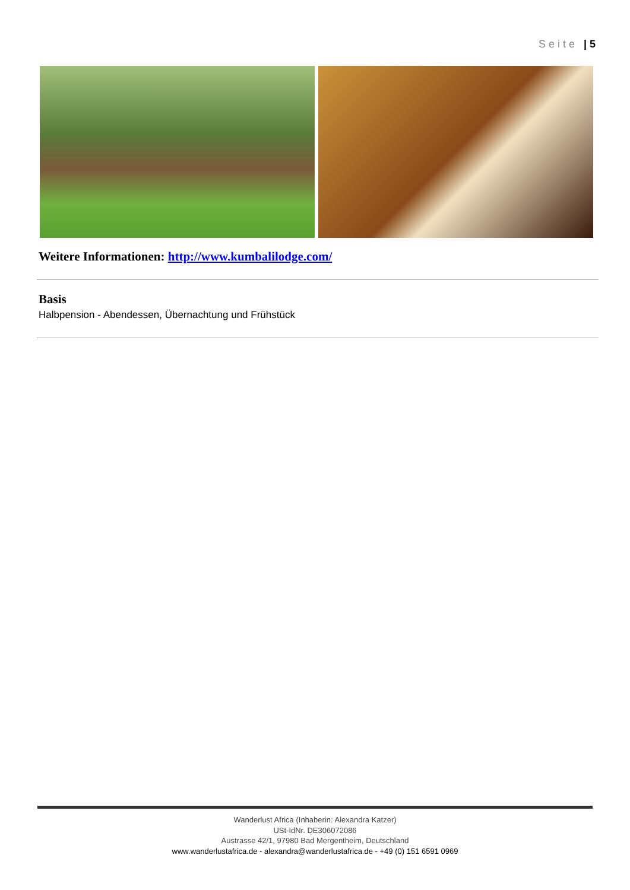Seite | 5
Weitere Informationen: http://www.kumbalilodge.com/
Basis
Halbpension - Abendessen, Übernachtung und Frühstück
Wanderlust Africa (Inhaberin: Alexandra Katzer)
USt-IdNr. DE306072086
Austrasse 42/1, 97980 Bad Mergentheim, Deutschland
www.wanderlustafrica.de - alexandra@wanderlustafrica.de - +49 (0) 151 6591 0969